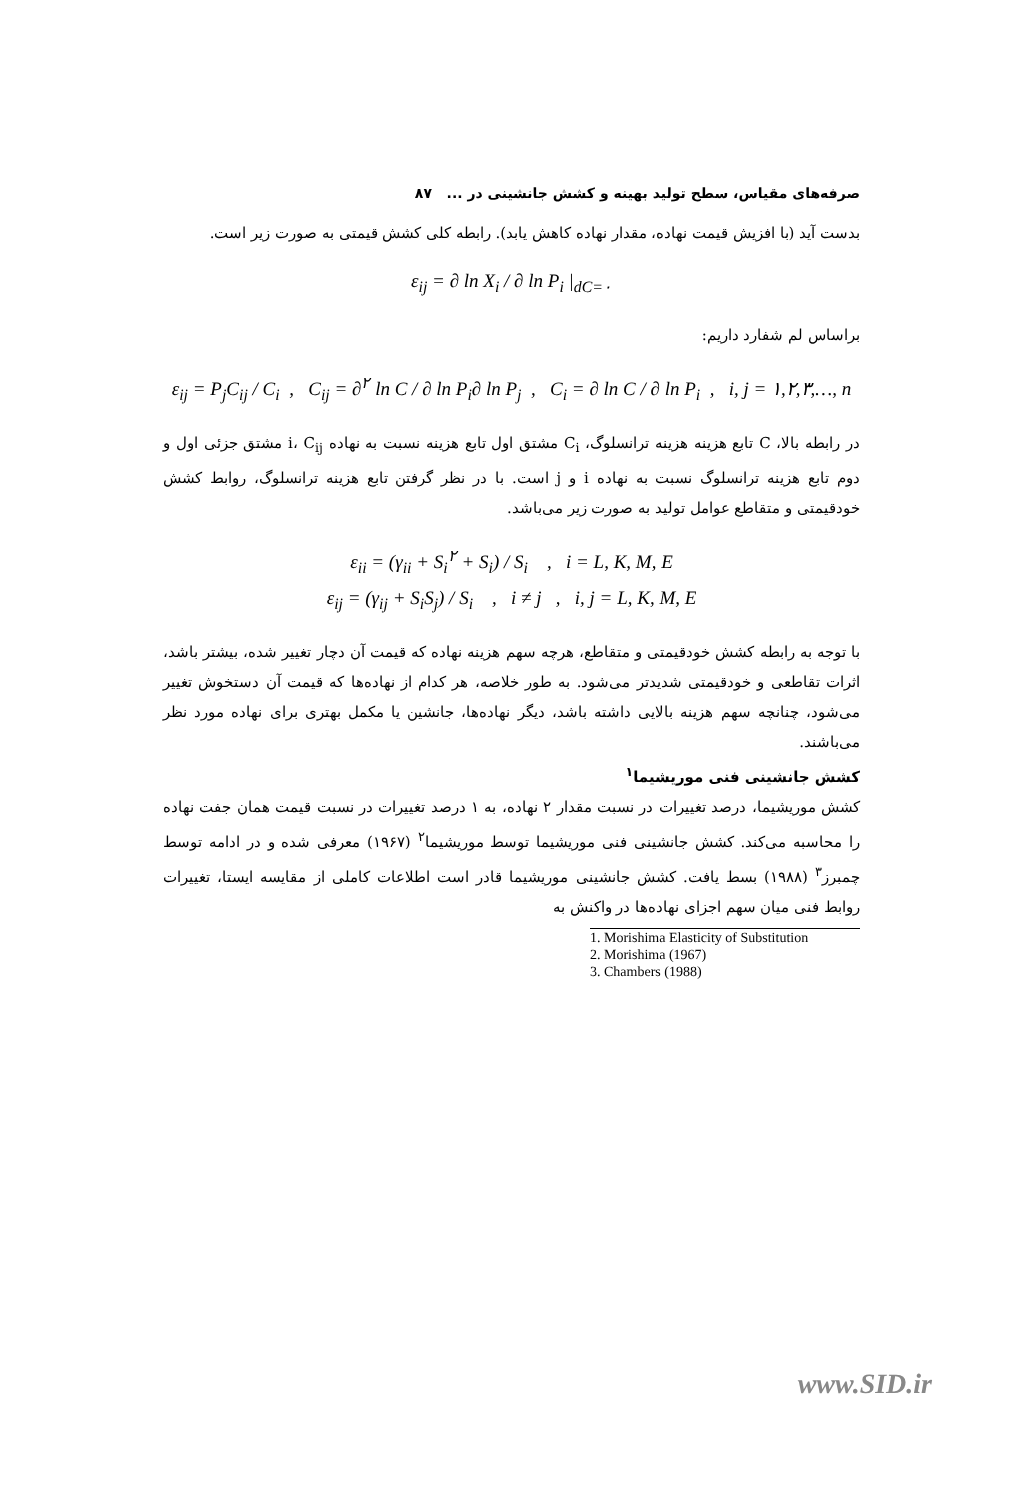صرفه‌های مقیاس، سطح تولید بهینه و کشش جانشینی در ... ۸۷
بدست آید (با افزیش قیمت نهاده، مقدار نهاده کاهش یابد). رابطه کلی کشش قیمتی به صورت زیر است.
ε<sub>ij</sub> = ∂ ln X<sub>i</sub> / ∂ ln P<sub>i</sub> |<sub>dC=۰</sub>
براساس لم شفارد داریم:
ε<sub>ij</sub> = P<sub>j</sub>C<sub>ij</sub> / C<sub>i</sub> , C<sub>ij</sub> = ∂<sup>۲</sup> ln C / ∂ ln P<sub>i</sub>∂ ln P<sub>j</sub> , C<sub>i</sub> = ∂ ln C / ∂ ln P<sub>i</sub> , i, j = ۱,۲,۳,…, n
در رابطه بالا، C تابع هزینه هزینه ترانسلوگ، C<sub>i</sub> مشتق اول تابع هزینه نسبت به نهاده i، C<sub>ij</sub> مشتق جزئی اول و دوم تابع هزینه ترانسلوگ نسبت به نهاده i و j است. با در نظر گرفتن تابع هزینه ترانسلوگ، روابط کشش خودقیمتی و متقاطع عوامل تولید به صورت زیر می‌باشد.
ε<sub>ii</sub> = (γ<sub>ii</sub> + S<sub>i</sub><sup>۲</sup> + S<sub>i</sub>) / S<sub>i</sub> , i = L, K, M, E
ε<sub>ij</sub> = (γ<sub>ij</sub> + S<sub>i</sub>S<sub>j</sub>) / S<sub>i</sub> , i ≠ j , i, j = L, K, M, E
با توجه به رابطه کشش خودقیمتی و متقاطع، هرچه سهم هزینه نهاده که قیمت آن دچار تغییر شده، بیشتر باشد، اثرات تقاطعی و خودقیمتی شدیدتر می‌شود. به طور خلاصه، هر کدام از نهاده‌ها که قیمت آن دستخوش تغییر می‌شود، چنانچه سهم هزینه بالایی داشته باشد، دیگر نهاده‌ها، جانشین یا مکمل بهتری برای نهاده مورد نظر می‌باشند.
کشش جانشینی فنی موریشیما<sup>۱</sup>
کشش موریشیما، درصد تغییرات در نسبت مقدار ۲ نهاده، به ۱ درصد تغییرات در نسبت قیمت همان جفت نهاده را محاسبه می‌کند. کشش جانشینی فنی موریشیما توسط موریشیما<sup>۲</sup> (۱۹۶۷) معرفی شده و در ادامه توسط چمبرز<sup>۳</sup> (۱۹۸۸) بسط یافت. کشش جانشینی موریشیما قادر است اطلاعات کاملی از مقایسه ایستا، تغییرات روابط فنی میان سهم اجزای نهاده‌ها در واکنش به
1. Morishima Elasticity of Substitution
2. Morishima (1967)
3. Chambers (1988)
www.SID.ir